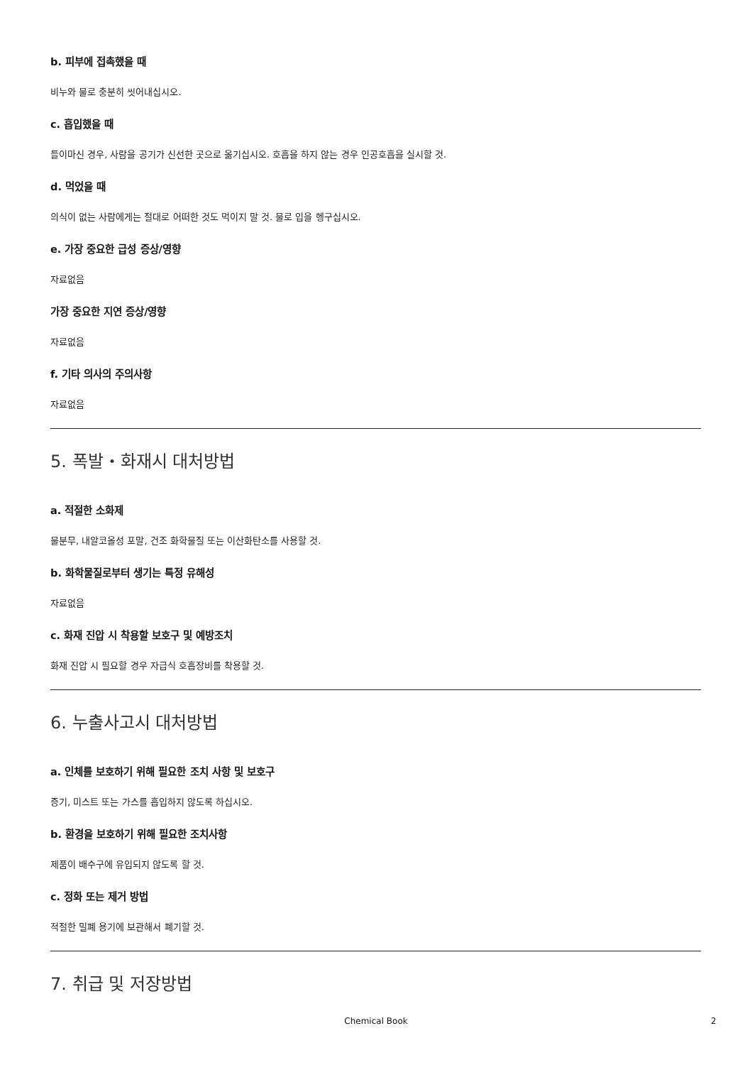b. 피부에 접촉했을 때
비누와 물로 충분히 씻어내십시오.
c. 흡입했을 때
들이마신 경우, 사람을 공기가 신선한 곳으로 옮기십시오. 호흡을 하지 않는 경우 인공호흡을 실시할 것.
d. 먹었을 때
의식이 없는 사람에게는 절대로 어떠한 것도 먹이지 말 것. 물로 입을 헹구십시오.
e. 가장 중요한 급성 증상/영향
자료없음
가장 중요한 지연 증상/영향
자료없음
f. 기타 의사의 주의사항
자료없음
5. 폭발・화재시 대처방법
a. 적절한 소화제
물분무, 내알코올성 포말, 건조 화학물질 또는 이산화탄소를 사용할 것.
b. 화학물질로부터 생기는 특정 유해성
자료없음
c. 화재 진압 시 착용할 보호구 및 예방조치
화재 진압 시 필요할 경우 자급식 호흡장비를 착용할 것.
6. 누출사고시 대처방법
a. 인체를 보호하기 위해 필요한 조치 사항 및 보호구
증기, 미스트 또는 가스를 흡입하지 않도록 하십시오.
b. 환경을 보호하기 위해 필요한 조치사항
제품이 배수구에 유입되지 않도록 할 것.
c. 정화 또는 제거 방법
적절한 밀폐 용기에 보관해서 폐기할 것.
7. 취급 및 저장방법
Chemical Book 2